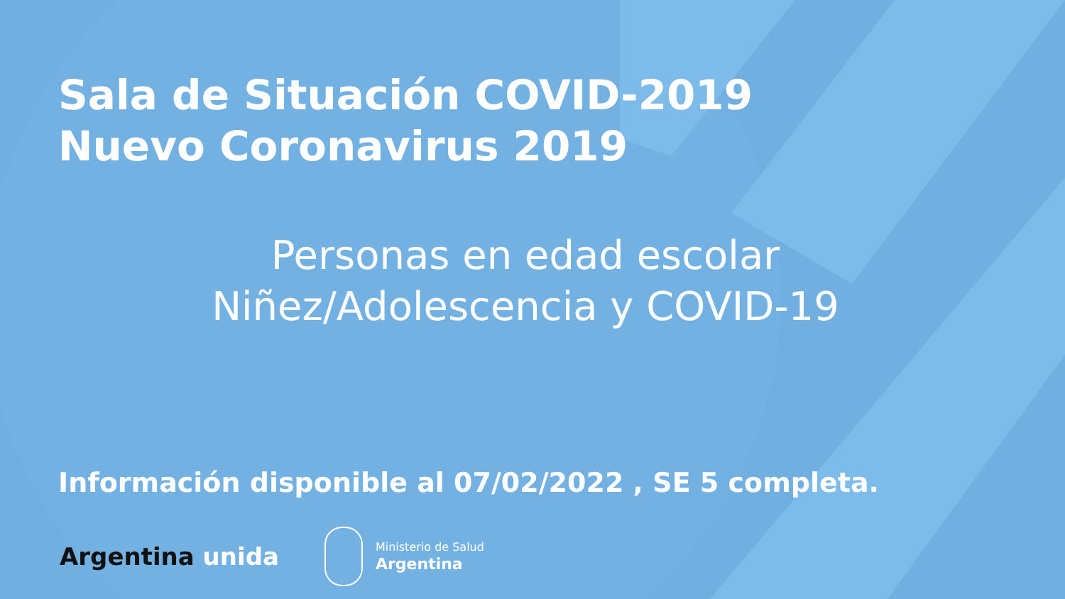Sala de Situación COVID-2019
Nuevo Coronavirus 2019
Personas en edad escolar
Niñez/Adolescencia y COVID-19
Información disponible al 07/02/2022 , SE 5 completa.
Argentina unida
Ministerio de Salud
Argentina